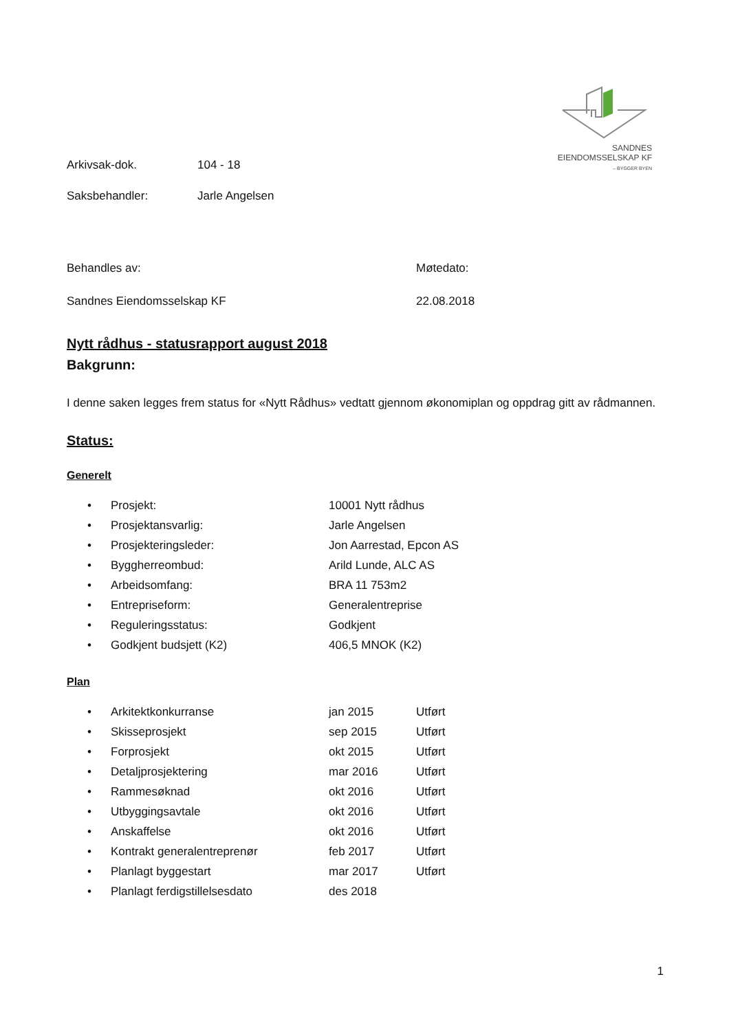SANDNES
EIENDOMSSELSKAP KF
– BYGGER BYEN
Arkivsak-dok. 104 - 18
Saksbehandler: Jarle Angelsen
Behandles av: Møtedato:
Sandnes Eiendomsselskap KF 22.08.2018
Nytt rådhus - statusrapport august 2018
Bakgrunn:
I denne saken legges frem status for «Nytt Rådhus» vedtatt gjennom økonomiplan og oppdrag gitt av rådmannen.
Status:
Generelt
• Prosjekt: 10001 Nytt rådhus
• Prosjektansvarlig: Jarle Angelsen
• Prosjekteringsleder: Jon Aarrestad, Epcon AS
• Byggherreombud: Arild Lunde, ALC AS
• Arbeidsomfang: BRA 11 753m2
• Entrepriseform: Generalentreprise
• Reguleringsstatus: Godkjent
• Godkjent budsjett (K2) 406,5 MNOK (K2)
Plan
• Arkitektkonkurranse jan 2015 Utført
• Skisseprosjekt sep 2015 Utført
• Forprosjekt okt 2015 Utført
• Detaljprosjektering mar 2016 Utført
• Rammesøknad okt 2016 Utført
• Utbyggingsavtale okt 2016 Utført
• Anskaffelse okt 2016 Utført
• Kontrakt generalentreprenør feb 2017 Utført
• Planlagt byggestart mar 2017 Utført
• Planlagt ferdigstillelsesdato des 2018
1